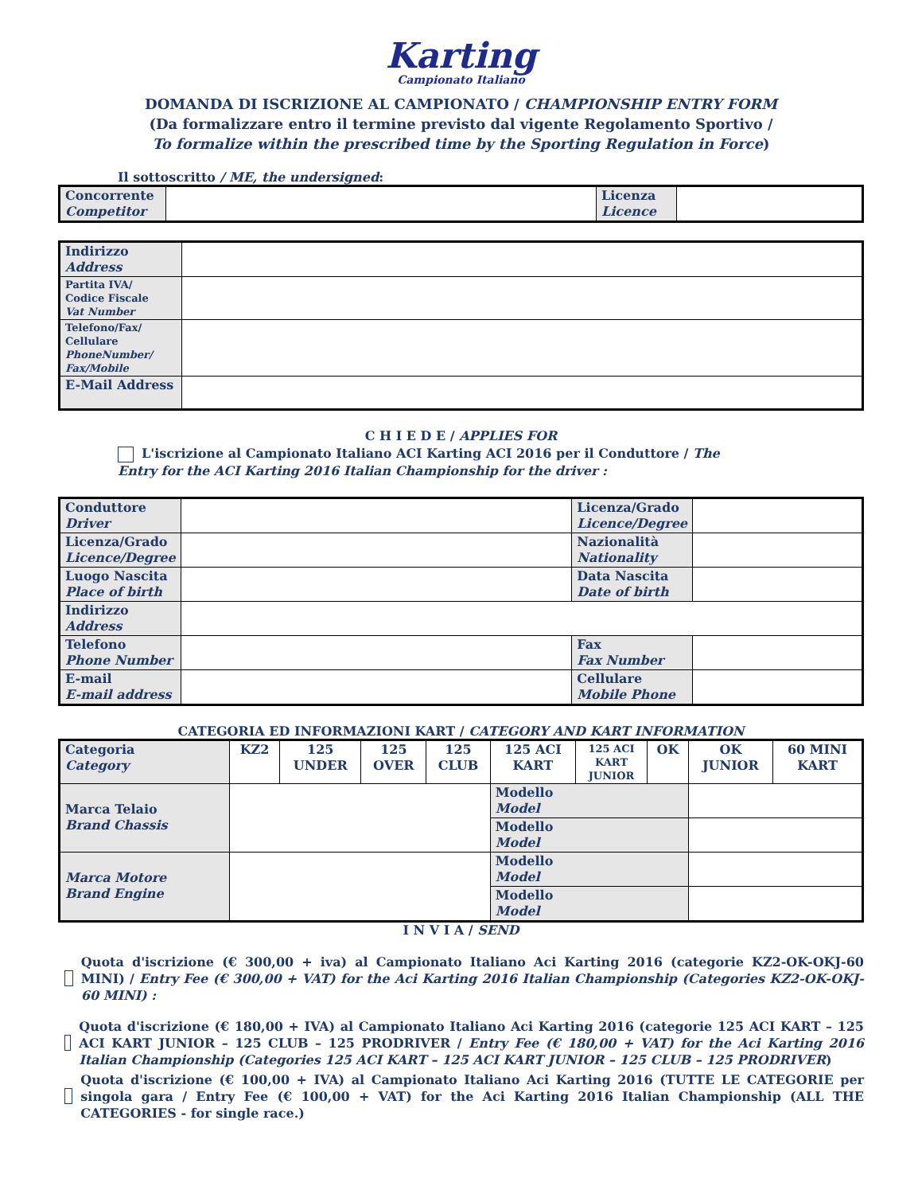Karting
Campionato Italiano
DOMANDA DI ISCRIZIONE AL CAMPIONATO / CHAMPIONSHIP ENTRY FORM
(Da formalizzare entro il termine previsto dal vigente Regolamento Sportivo /
To formalize within the prescribed time by the Sporting Regulation in Force)
Il sottoscritto / ME, the undersigned:
| Concorrente Competitor | | Licenza Licence | |
| Indirizzo Address | |
| Partita IVA/ Codice Fiscale Vat Number | |
| Telefono/Fax/ Cellulare PhoneNumber/ Fax/Mobile | |
| E-Mail Address | |
C H I E D E / APPLIES FOR
L'iscrizione al Campionato Italiano ACI Karting ACI 2016 per il Conduttore / The Entry for the ACI Karting 2016 Italian Championship for the driver :
| Conduttore Driver | | Licenza/Grado Licence/Degree | |
| Licenza/Grado Licence/Degree | | Nazionalità Nationality | |
| Luogo Nascita Place of birth | | Data Nascita Date of birth | |
| Indirizzo Address | | | |
| Telefono Phone Number | | Fax Fax Number | |
| E-mail E-mail address | | Cellulare Mobile Phone | |
CATEGORIA ED INFORMAZIONI KART / CATEGORY AND KART INFORMATION
| Categoria Category | KZ2 | 125 UNDER | 125 OVER | 125 CLUB | 125 ACI KART | 125 ACI KART JUNIOR | OK | OK JUNIOR | 60 MINI KART |
| Marca Telaio Brand Chassis | | | | | Modello Model | | | | |
| | | | | | Modello Model | | | | |
| Marca Motore Brand Engine | | | | | Modello Model | | | | |
| | | | | | Modello Model | | | | |
I N V I A / SEND
Quota d'iscrizione (€ 300,00 + iva) al Campionato Italiano Aci Karting 2016 (categorie KZ2-OK-OKJ-60 MINI) / Entry Fee (€ 300,00 + VAT) for the Aci Karting 2016 Italian Championship (Categories KZ2-OK-OKJ-60 MINI) :
Quota d'iscrizione (€ 180,00 + IVA) al Campionato Italiano Aci Karting 2016 (categorie 125 ACI KART – 125 ACI KART JUNIOR – 125 CLUB – 125 PRODRIVER / Entry Fee (€ 180,00 + VAT) for the Aci Karting 2016 Italian Championship (Categories 125 ACI KART – 125 ACI KART JUNIOR – 125 CLUB – 125 PRODRIVER)
Quota d'iscrizione (€ 100,00 + IVA) al Campionato Italiano Aci Karting 2016 (TUTTE LE CATEGORIE per singola gara / Entry Fee (€ 100,00 + VAT) for the Aci Karting 2016 Italian Championship (ALL THE CATEGORIES - for single race.)